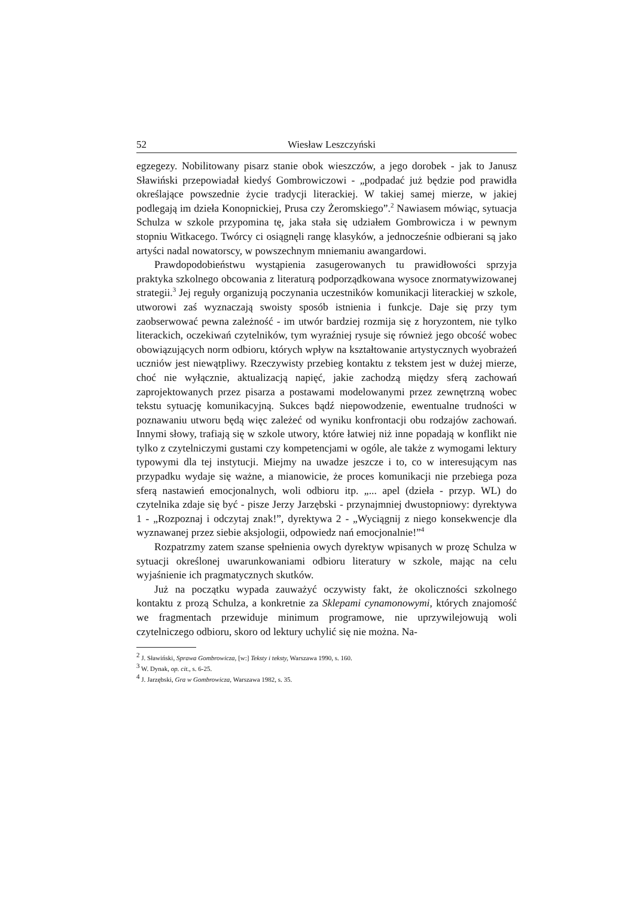52 Wiesław Leszczyński
egzegezy. Nobilitowany pisarz stanie obok wieszczów, a jego dorobek - jak to Janusz Sławiński przepowiadał kiedyś Gombrowiczowi - „podpadać już będzie pod prawidła określające powszednie życie tradycji literackiej. W takiej samej mierze, w jakiej podlegają im dzieła Konopnickiej, Prusa czy Żeromskiego”.<sup>2</sup> Nawiasem mówiąc, sytuacja Schulza w szkole przypomina tę, jaka stała się udziałem Gombrowicza i w pewnym stopniu Witkacego. Twórcy ci osiągnęli rangę klasyków, a jednocześnie odbierani są jako artyści nadal nowatorscy, w powszechnym mniemaniu awangardowi.
Prawdopodobieństwu wystąpienia zasugerowanych tu prawidłowości sprzyja praktyka szkolnego obcowania z literaturą podporządkowana wysoce znormatywizowanej strategii.<sup>3</sup> Jej reguły organizują poczynania uczestników komunikacji literackiej w szkole, utworowi zaś wyznaczają swoisty sposób istnienia i funkcje. Daje się przy tym zaobserwować pewna zależność - im utwór bardziej rozmija się z horyzontem, nie tylko literackich, oczekiwań czytelników, tym wyraźniej rysuje się również jego obcość wobec obowiązujących norm odbioru, których wpływ na kształtowanie artystycznych wyobrażeń uczniów jest niewątpliwy. Rzeczywisty przebieg kontaktu z tekstem jest w dużej mierze, choć nie wyłącznie, aktualizacją napięć, jakie zachodzą między sferą zachowań zaprojektowanych przez pisarza a postawami modelowanymi przez zewnętrzną wobec tekstu sytuację komunikacyjną. Sukces bądź niepowodzenie, ewentualne trudności w poznawaniu utworu będą więc zależeć od wyniku konfrontacji obu rodzajów zachowań. Innymi słowy, trafiają się w szkole utwory, które łatwiej niż inne popadają w konflikt nie tylko z czytelniczymi gustami czy kompetencjami w ogóle, ale także z wymogami lektury typowymi dla tej instytucji. Miejmy na uwadze jeszcze i to, co w interesującym nas przypadku wydaje się ważne, a mianowicie, że proces komunikacji nie przebiega poza sferą nastawień emocjonalnych, woli odbioru itp. „... apel (dzieła - przyp. WL) do czytelnika zdaje się być - pisze Jerzy Jarzębski - przynajmniej dwustopniowy: dyrektywa 1 - „Rozpoznaj i odczytaj znak!”, dyrektywa 2 - „Wyciągnij z niego konsekwencje dla wyznawanej przez siebie aksjologii, odpowiedz nań emocjonalnie!”<sup>4</sup>
Rozpatrzmy zatem szanse spełnienia owych dyrektyw wpisanych w prozę Schulza w sytuacji określonej uwarunkowaniami odbioru literatury w szkole, mając na celu wyjaśnienie ich pragmatycznych skutków.
Już na początku wypada zauważyć oczywisty fakt, że okoliczności szkolnego kontaktu z prozą Schulza, a konkretnie za Sklepami cynamonowymi, których znajomość we fragmentach przewiduje minimum programowe, nie uprzywilejowują woli czytelniczego odbioru, skoro od lektury uchylić się nie można. Na-
<sup>2</sup> J. Sławiński, Sprawa Gombrowicza, [w:] Teksty i teksty, Warszawa 1990, s. 160.
<sup>3</sup> W. Dynak, op. cit., s. 6-25.
<sup>4</sup> J. Jarzębski, Gra w Gombrowicza, Warszawa 1982, s. 35.